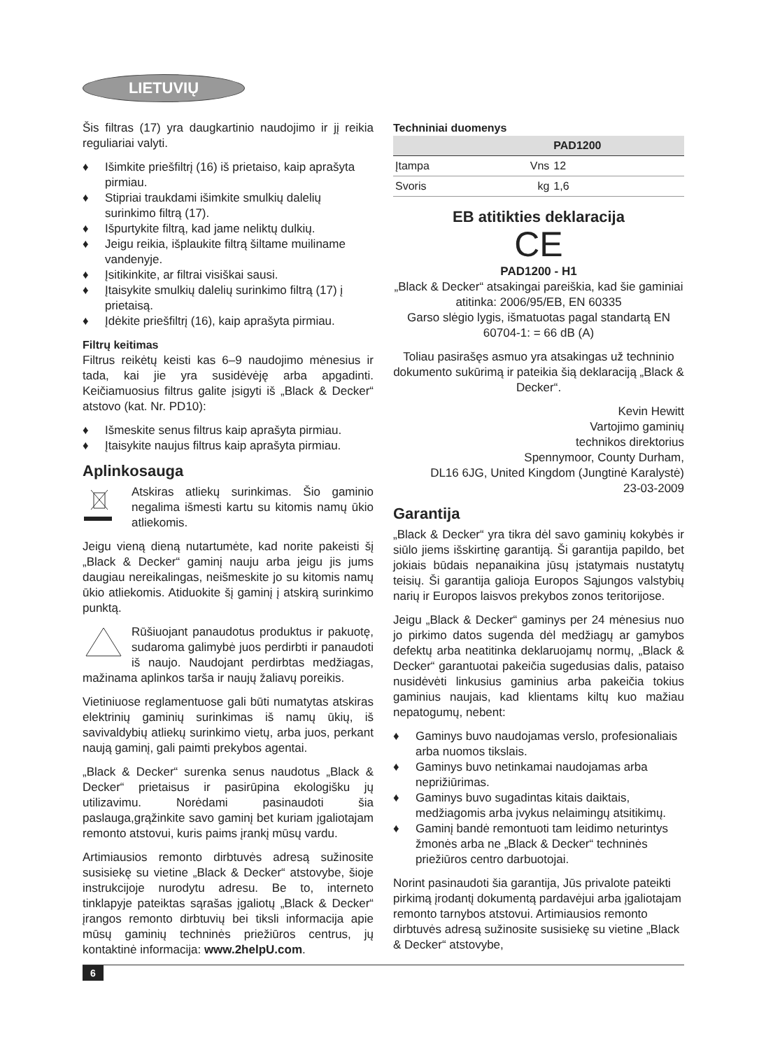LIETUVIŲ
Šis filtras (17) yra daugkartinio naudojimo ir jį reikia reguliariai valyti.
♦ Išimkite priešfiltrį (16) iš prietaiso, kaip aprašyta pirmiau.
♦ Stipriai traukdami išimkite smulkių dalelių surinkimo filtrą (17).
♦ Išpurtykite filtrą, kad jame neliktų dulkių.
♦ Jeigu reikia, išplaukite filtrą šiltame muiliname vandenyje.
♦ Įsitikinkite, ar filtrai visiškai sausi.
♦ Įtaisykite smulkių dalelių surinkimo filtrą (17) į prietaisą.
♦ Įdėkite priešfiltrį (16), kaip aprašyta pirmiau.
Filtrų keitimas
Filtrus reikėtų keisti kas 6–9 naudojimo mėnesius ir tada, kai jie yra susidėvėję arba apgadinti. Keičiamuosius filtrus galite įsigyti iš „Black & Decker“ atstovo (kat. Nr. PD10):
♦ Išmeskite senus filtrus kaip aprašyta pirmiau.
♦ Įtaisykite naujus filtrus kaip aprašyta pirmiau.
Aplinkosauga
Atskiras atliekų surinkimas. Šio gaminio negalima išmesti kartu su kitomis namų ūkio atliekomis.
Jeigu vieną dieną nutartumėte, kad norite pakeisti šį „Black & Decker“ gaminį nauju arba jeigu jis jums daugiau nereikalingas, neišmeskite jo su kitomis namų ūkio atliekomis. Atiduokite šį gaminį į atskirą surinkimo punktą.
Rūšiuojant panaudotus produktus ir pakuotę, sudaroma galimybė juos perdirbti ir panaudoti iš naujo. Naudojant perdirbtas medžiagas, mažinama aplinkos tarša ir naujų žaliavų poreikis.
Vietiniuose reglamentuose gali būti numatytas atskiras elektrinių gaminių surinkimas iš namų ūkių, iš savivaldybių atliekų surinkimo vietų, arba juos, perkant naują gaminį, gali paimti prekybos agentai.
„Black & Decker“ surenka senus naudotus „Black & Decker“ prietaisus ir pasirūpina ekologišku jų utilizavimu. Norėdami pasinaudoti šia paslauga,grąžinkite savo gaminį bet kuriam įgaliotajam remonto atstovui, kuris paims įrankį mūsų vardu.
Artimiausios remonto dirbtuvės adresą sužinosite susisiekę su vietine „Black & Decker“ atstovybe, šioje instrukcijoje nurodytu adresu. Be to, interneto tinklapyje pateiktas sąrašas įgaliotų „Black & Decker“ įrangos remonto dirbtuvių bei tiksli informacija apie mūsų gaminių techninės priežiūros centrus, jų kontaktinė informacija: www.2helpU.com.
Techniniai duomenys
| | | PAD1200 |
| --- | --- | --- |
| Įtampa | Vns | 12 |
| Svoris | kg | 1,6 |
EB atitikties deklaracija
CE
PAD1200 - H1
„Black & Decker“ atsakingai pareiškia, kad šie gaminiai atitinka: 2006/95/EB, EN 60335
Garso slėgio lygis, išmatuotas pagal standartą EN 60704-1: = 66 dB (A)
Toliau pasirašęs asmuo yra atsakingas už techninio dokumento sukūrimą ir pateikia šią deklaraciją „Black & Decker“.
Kevin Hewitt
Vartojimo gaminių
technikos direktorius
Spennymoor, County Durham,
DL16 6JG, United Kingdom (Jungtinė Karalystė)
23-03-2009
Garantija
„Black & Decker“ yra tikra dėl savo gaminių kokybės ir siūlo jiems išskirtinę garantiją. Ši garantija papildo, bet jokiais būdais nepanaikina jūsų įstatymais nustatytų teisių. Ši garantija galioja Europos Sąjungos valstybių narių ir Europos laisvos prekybos zonos teritorijose.
Jeigu „Black & Decker“ gaminys per 24 mėnesius nuo jo pirkimo datos sugenda dėl medžiagų ar gamybos defektų arba neatitinka deklaruojamų normų, „Black & Decker“ garantuotai pakeičia sugedusias dalis, pataiso nusidėvėti linkusius gaminius arba pakeičia tokius gaminius naujais, kad klientams kiltų kuo mažiau nepatogumų, nebent:
♦ Gaminys buvo naudojamas verslo, profesionaliais arba nuomos tikslais.
♦ Gaminys buvo netinkamai naudojamas arba neprižiūrimas.
♦ Gaminys buvo sugadintas kitais daiktais, medžiagomis arba įvykus nelaimingų atsitikimų.
♦ Gaminį bandė remontuoti tam leidimo neturintys žmonės arba ne „Black & Decker“ techninės priežiūros centro darbuotojai.
Norint pasinaudoti šia garantija, Jūs privalote pateikti pirkimą įrodantį dokumentą pardavėjui arba įgaliotajam remonto tarnybos atstovui. Artimiausios remonto dirbtuvės adresą sužinosite susisiekę su vietine „Black & Decker“ atstovybe,
6